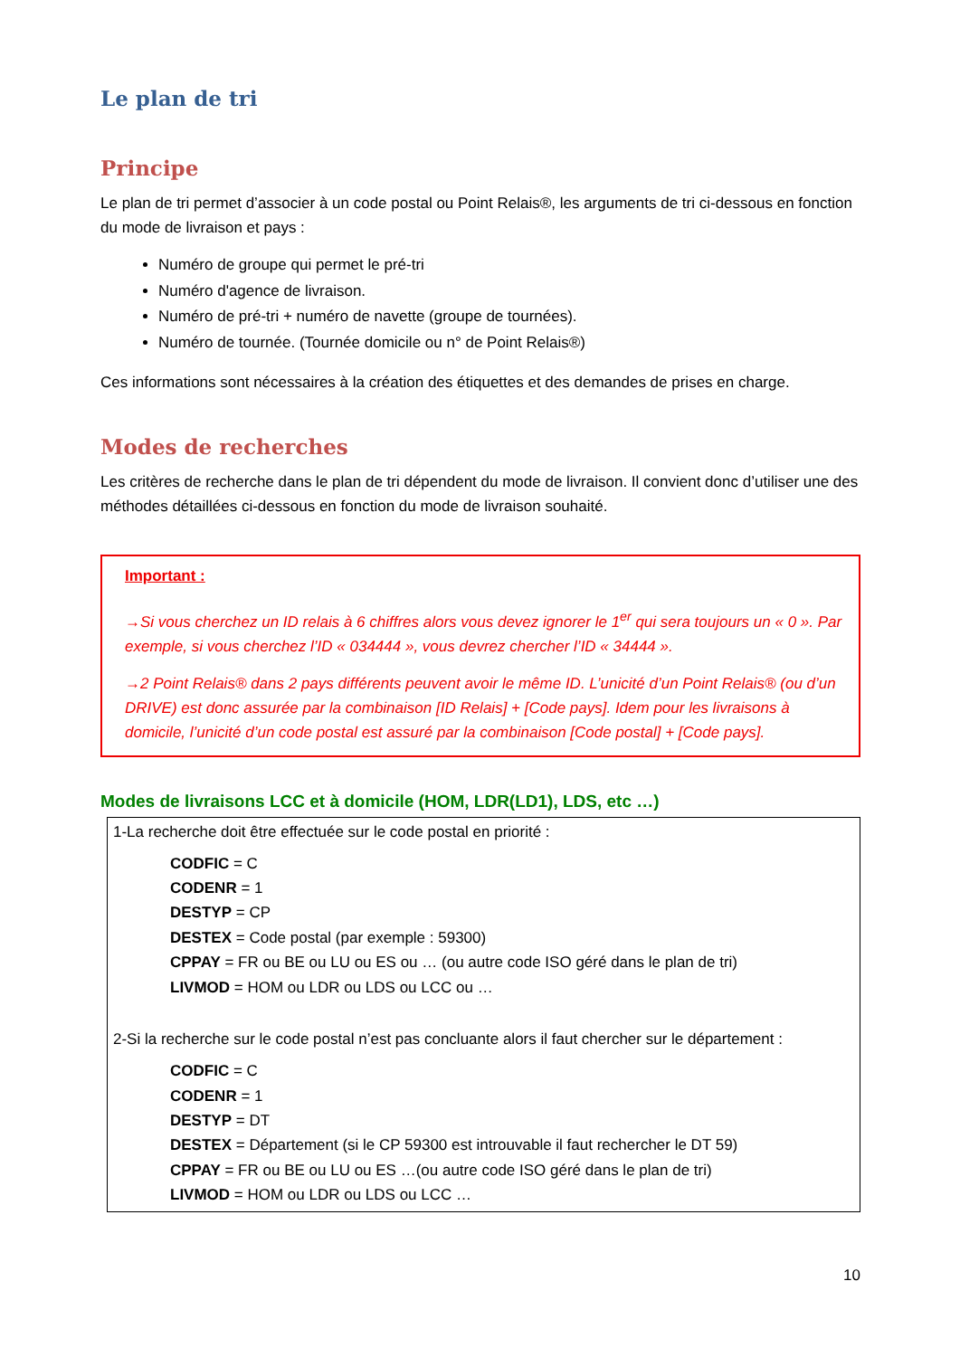Le plan de tri
Principe
Le plan de tri permet d’associer à un code postal ou Point Relais®, les arguments de tri ci-dessous en fonction du mode de livraison et pays :
Numéro de groupe qui permet le pré-tri
Numéro d'agence de livraison.
Numéro de pré-tri + numéro de navette (groupe de tournées).
Numéro de tournée. (Tournée domicile ou n° de Point Relais®)
Ces informations sont nécessaires à la création des étiquettes et des demandes de prises en charge.
Modes de recherches
Les critères de recherche dans le plan de tri dépendent du mode de livraison. Il convient donc d’utiliser une des méthodes détaillées ci-dessous en fonction du mode de livraison souhaité.
Important :
→Si vous cherchez un ID relais à 6 chiffres alors vous devez ignorer le 1<sup>er</sup> qui sera toujours un « 0 ». Par exemple, si vous cherchez l’ID « 034444 », vous devrez chercher l’ID « 34444 ».
→2 Point Relais® dans 2 pays différents peuvent avoir le même ID. L’unicité d’un Point Relais® (ou d’un DRIVE) est donc assurée par la combinaison [ID Relais] + [Code pays]. Idem pour les livraisons à domicile, l’unicité d’un code postal est assuré par la combinaison [Code postal] + [Code pays].
Modes de livraisons LCC et à domicile (HOM, LDR(LD1), LDS, etc …)
1-La recherche doit être effectuée sur le code postal en priorité :
CODFIC = C
CODENR = 1
DESTYP = CP
DESTEX = Code postal (par exemple : 59300)
CPPAY = FR ou BE ou LU ou ES ou … (ou autre code ISO géré dans le plan de tri)
LIVMOD = HOM ou LDR ou LDS ou LCC ou …
2-Si la recherche sur le code postal n’est pas concluante alors il faut chercher sur le département :
CODFIC = C
CODENR = 1
DESTYP = DT
DESTEX = Département (si le CP 59300 est introuvable il faut rechercher le DT 59)
CPPAY = FR ou BE ou LU ou ES …(ou autre code ISO géré dans le plan de tri)
LIVMOD = HOM ou LDR ou LDS ou LCC …
10